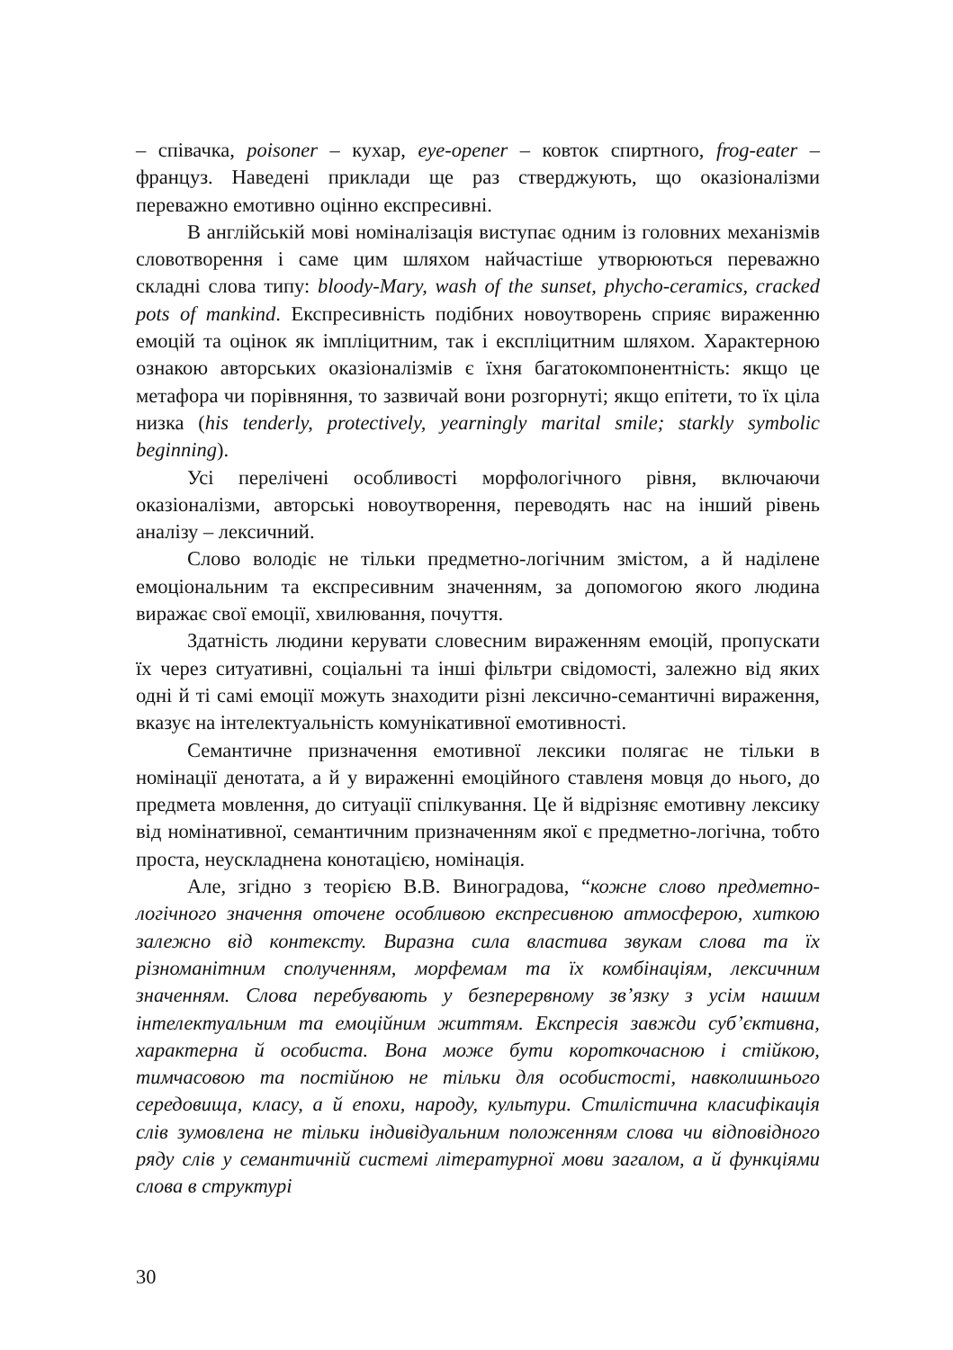– співачка, poisoner – кухар, eye-opener – ковток спиртного, frog-eater – француз. Наведені приклади ще раз стверджують, що оказіоналізми переважно емотивно оцінно експресивні.
В англійській мові номіналізація виступає одним із головних механізмів словотворення і саме цим шляхом найчастіше утворюються переважно складні слова типу: bloody-Mary, wash of the sunset, phycho-ceramics, cracked pots of mankind. Експресивність подібних новоутворень сприяє вираженню емоцій та оцінок як імпліцитним, так і експліцитним шляхом. Характерною ознакою авторських оказіоналізмів є їхня багатокомпонентність: якщо це метафора чи порівняння, то зазвичай вони розгорнуті; якщо епітети, то їх ціла низка (his tenderly, protectively, yearningly marital smile; starkly symbolic beginning).
Усі перелічені особливості морфологічного рівня, включаючи оказіоналізми, авторські новоутворення, переводять нас на інший рівень аналізу – лексичний.
Слово володіє не тільки предметно-логічним змістом, а й наділене емоціональним та експресивним значенням, за допомогою якого людина виражає свої емоції, хвилювання, почуття.
Здатність людини керувати словесним вираженням емоцій, пропускати їх через ситуативні, соціальні та інші фільтри свідомості, залежно від яких одні й ті самі емоції можуть знаходити різні лексично-семантичні вираження, вказує на інтелектуальність комунікативної емотивності.
Семантичне призначення емотивної лексики полягає не тільки в номінації денотата, а й у вираженні емоційного ставленя мовця до нього, до предмета мовлення, до ситуації спілкування. Це й відрізняє емотивну лексику від номінативної, семантичним призначенням якої є предметно-логічна, тобто проста, неускладнена конотацією, номінація.
Але, згідно з теорією В.В. Виноградова, “кожне слово предметно-логічного значення оточене особливою експресивною атмосферою, хиткою залежно від контексту. Виразна сила властива звукам слова та їх різноманітним сполученням, морфемам та їх комбінаціям, лексичним значенням. Слова перебувають у безперервному зв’язку з усім нашим інтелектуальним та емоційним життям. Експресія завжди суб’єктивна, характерна й особиста. Вона може бути короткочасною і стійкою, тимчасовою та постійною не тільки для особистості, навколишнього середовища, класу, а й епохи, народу, культури. Стилістична класифікація слів зумовлена не тільки індивідуальним положенням слова чи відповідного ряду слів у семантичній системі літературної мови загалом, а й функціями слова в структурі
30